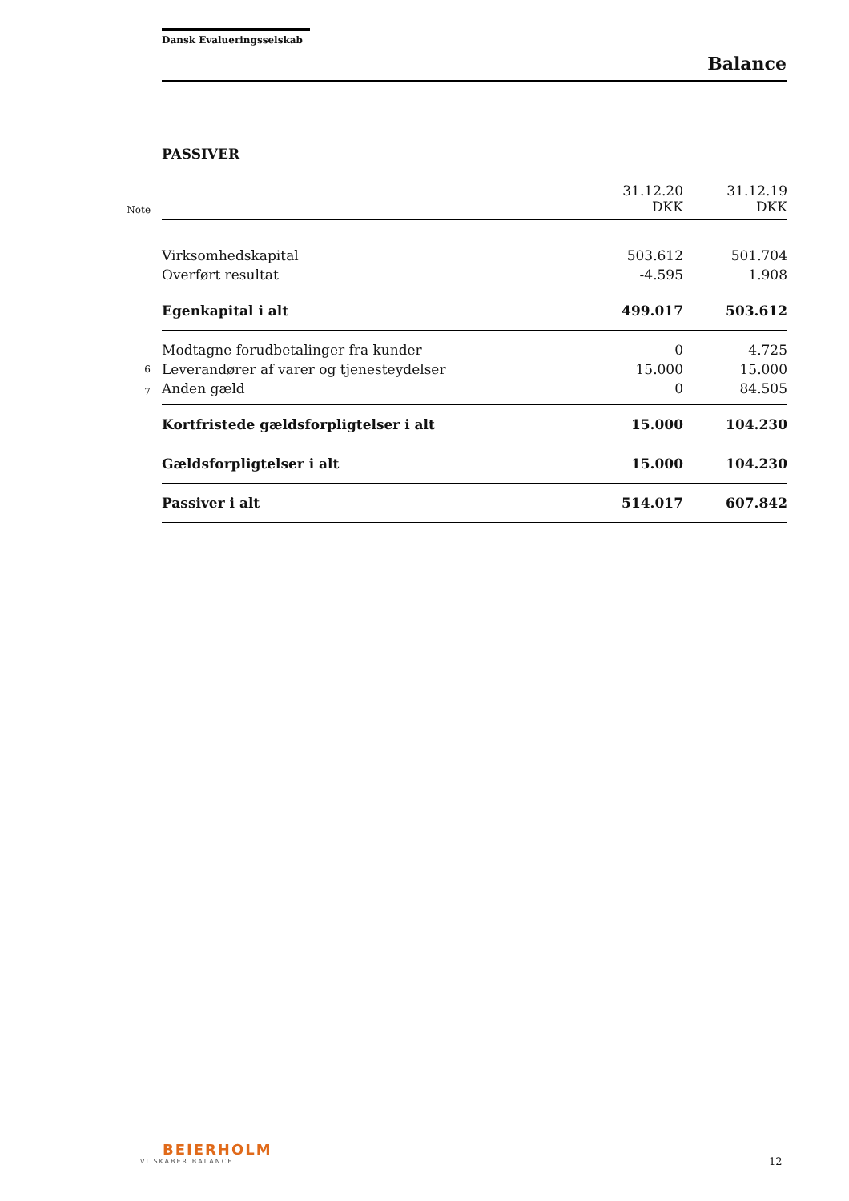Dansk Evalueringsselskab
Balance
PASSIVER
| Note | | 31.12.20 DKK | 31.12.19 DKK |
| | Virksomhedskapital | 503.612 | 501.704 |
| | Overført resultat | -4.595 | 1.908 |
| | Egenkapital i alt | 499.017 | 503.612 |
| | Modtagne forudbetalinger fra kunder | 0 | 4.725 |
| 6 | Leverandører af varer og tjenesteydelser | 15.000 | 15.000 |
| 7 | Anden gæld | 0 | 84.505 |
| | Kortfristede gældsforpligtelser i alt | 15.000 | 104.230 |
| | Gældsforpligtelser i alt | 15.000 | 104.230 |
| | Passiver i alt | 514.017 | 607.842 |
BEIERHOLM
VI SKABER BALANCE
12